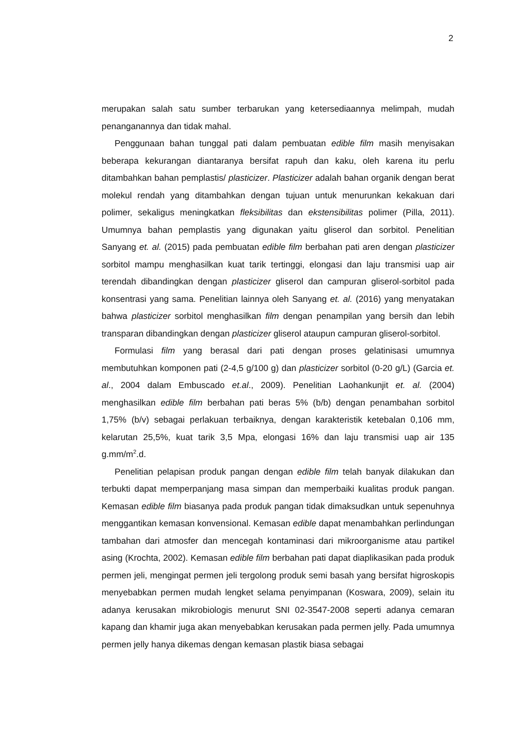2
merupakan salah satu sumber terbarukan yang ketersediaannya melimpah, mudah penanganannya dan tidak mahal.
Penggunaan bahan tunggal pati dalam pembuatan edible film masih menyisakan beberapa kekurangan diantaranya bersifat rapuh dan kaku, oleh karena itu perlu ditambahkan bahan pemplastis/ plasticizer. Plasticizer adalah bahan organik dengan berat molekul rendah yang ditambahkan dengan tujuan untuk menurunkan kekakuan dari polimer, sekaligus meningkatkan fleksibilitas dan ekstensibilitas polimer (Pilla, 2011). Umumnya bahan pemplastis yang digunakan yaitu gliserol dan sorbitol. Penelitian Sanyang et. al. (2015) pada pembuatan edible film berbahan pati aren dengan plasticizer sorbitol mampu menghasilkan kuat tarik tertinggi, elongasi dan laju transmisi uap air terendah dibandingkan dengan plasticizer gliserol dan campuran gliserol-sorbitol pada konsentrasi yang sama. Penelitian lainnya oleh Sanyang et. al. (2016) yang menyatakan bahwa plasticizer sorbitol menghasilkan film dengan penampilan yang bersih dan lebih transparan dibandingkan dengan plasticizer gliserol ataupun campuran gliserol-sorbitol.
Formulasi film yang berasal dari pati dengan proses gelatinisasi umumnya membutuhkan komponen pati (2-4,5 g/100 g) dan plasticizer sorbitol (0-20 g/L) (Garcia et. al., 2004 dalam Embuscado et.al., 2009). Penelitian Laohankunjit et. al. (2004) menghasilkan edible film berbahan pati beras 5% (b/b) dengan penambahan sorbitol 1,75% (b/v) sebagai perlakuan terbaiknya, dengan karakteristik ketebalan 0,106 mm, kelarutan 25,5%, kuat tarik 3,5 Mpa, elongasi 16% dan laju transmisi uap air 135 g.mm/m<sup>2</sup>.d.
Penelitian pelapisan produk pangan dengan edible film telah banyak dilakukan dan terbukti dapat memperpanjang masa simpan dan memperbaiki kualitas produk pangan. Kemasan edible film biasanya pada produk pangan tidak dimaksudkan untuk sepenuhnya menggantikan kemasan konvensional. Kemasan edible dapat menambahkan perlindungan tambahan dari atmosfer dan mencegah kontaminasi dari mikroorganisme atau partikel asing (Krochta, 2002). Kemasan edible film berbahan pati dapat diaplikasikan pada produk permen jeli, mengingat permen jeli tergolong produk semi basah yang bersifat higroskopis menyebabkan permen mudah lengket selama penyimpanan (Koswara, 2009), selain itu adanya kerusakan mikrobiologis menurut SNI 02-3547-2008 seperti adanya cemaran kapang dan khamir juga akan menyebabkan kerusakan pada permen jelly. Pada umumnya permen jelly hanya dikemas dengan kemasan plastik biasa sebagai